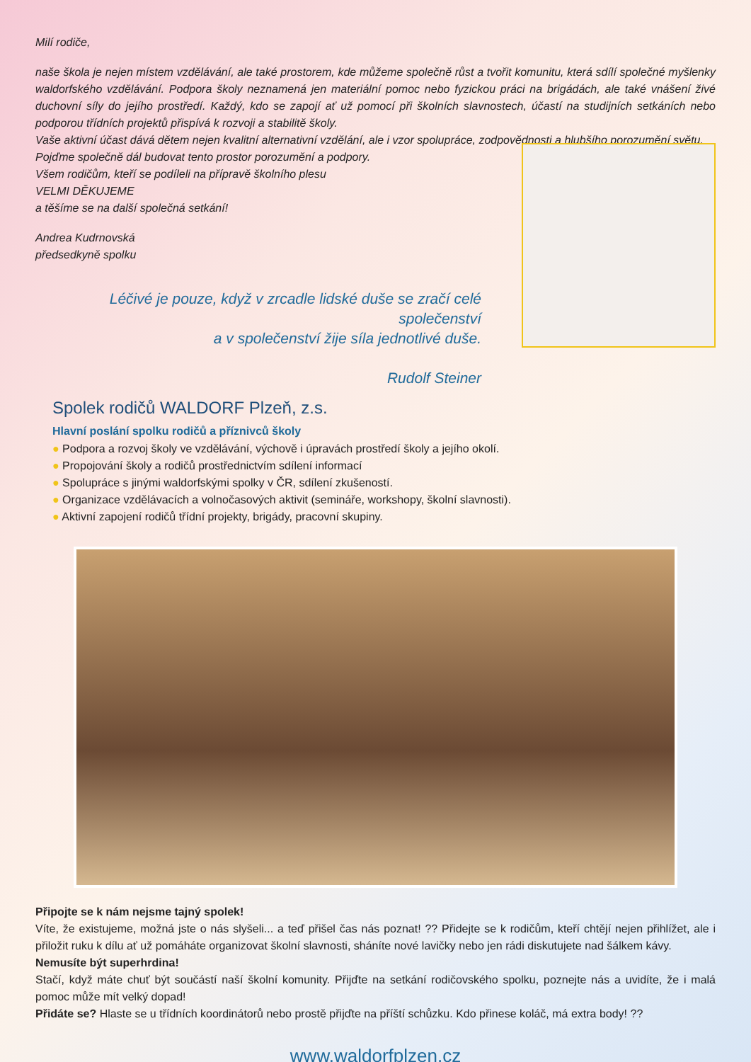Milí rodiče,
naše škola je nejen místem vzdělávání, ale také prostorem, kde můžeme společně růst a tvořit komunitu, která sdílí společné myšlenky waldorfského vzdělávání. Podpora školy neznamená jen materiální pomoc nebo fyzickou práci na brigádách, ale také vnášení živé duchovní síly do jejího prostředí. Každý, kdo se zapojí ať už pomocí při školních slavnostech, účastí na studijních setkáních nebo podporou třídních projektů přispívá k rozvoji a stabilitě školy.
Vaše aktivní účast dává dětem nejen kvalitní alternativní vzdělání, ale i vzor spolupráce, zodpovědnosti a hlubšího porozumění světu.
Pojďme společně dál budovat tento prostor porozumění a podpory.
Všem rodičům, kteří se podíleli na přípravě školního plesu
VELMI DĚKUJEME
a těšíme se na další společná setkání!
Andrea Kudrnovská
předsedkyně spolku
Léčivé je pouze, když v zrcadle lidské duše se zračí celé společenství
a v společenství žije síla jednotlivé duše.
Rudolf Steiner
Spolek rodičů WALDORF Plzeň, z.s.
Hlavní poslání spolku rodičů a příznivců školy
● Podpora a rozvoj školy ve vzdělávání, výchově i úpravách prostředí školy a jejího okolí.
● Propojování školy a rodičů prostřednictvím sdílení informací
● Spolupráce s jinými waldorfskými spolky v ČR, sdílení zkušeností.
● Organizace vzdělávacích a volnočasových aktivit (semináře, workshopy, školní slavnosti).
● Aktivní zapojení rodičů třídní projekty, brigády, pracovní skupiny.
Připojte se k nám nejsme tajný spolek!
Víte, že existujeme, možná jste o nás slyšeli... a teď přišel čas nás poznat! ?? Přidejte se k rodičům, kteří chtějí nejen přihlížet, ale i přiložit ruku k dílu ať už pomáháte organizovat školní slavnosti, sháníte nové lavičky nebo jen rádi diskutujete nad šálkem kávy.
Nemusíte být superhrdina!
Stačí, když máte chuť být součástí naší školní komunity. Přijďte na setkání rodičovského spolku, poznejte nás a uvidíte, že i malá pomoc může mít velký dopad!
Přidáte se? Hlaste se u třídních koordinátorů nebo prostě přijďte na příští schůzku. Kdo přinese koláč, má extra body! ??
www.waldorfplzen.cz